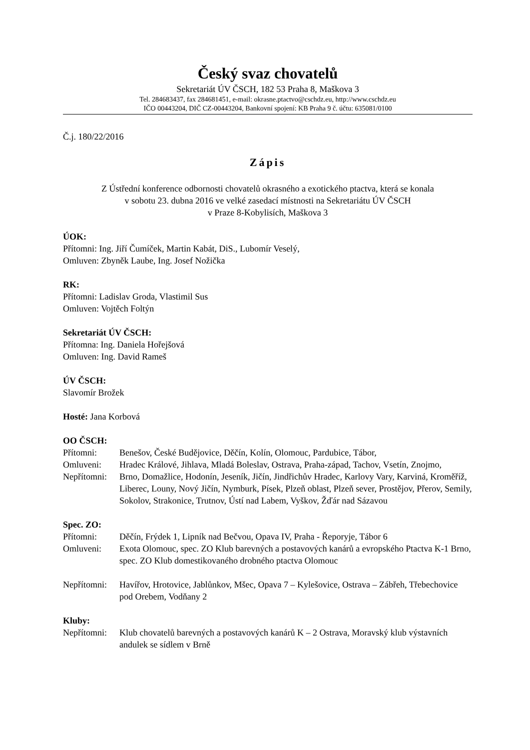Český svaz chovatelů
Sekretariát ÚV ČSCH, 182 53 Praha 8, Maškova 3
Tel. 284683437, fax 284681451, e-mail: okrasne.ptactvo@cschdz.eu, http://www.cschdz.eu
IČO 00443204, DIČ CZ-00443204, Bankovní spojení: KB Praha 9 č. účtu: 635081/0100
Č.j. 180/22/2016
Zápis
Z Ústřední konference odbornosti chovatelů okrasného a exotického ptactva, která se konala
v sobotu 23. dubna 2016 ve velké zasedací místnosti na Sekretariátu ÚV ČSCH
v Praze 8-Kobylisích, Maškova 3
ÚOK:
Přítomni: Ing. Jiří Čumíček, Martin Kabát, DiS., Lubomír Veselý,
Omluven: Zbyněk Laube, Ing. Josef Nožička
RK:
Přítomni: Ladislav Groda, Vlastimil Sus
Omluven: Vojtěch Foltýn
Sekretariát ÚV ČSCH:
Přítomna: Ing. Daniela Hořejšová
Omluven: Ing. David Rameš
ÚV ČSCH:
Slavomír Brožek
Hosté: Jana Korbová
OO ČSCH:
Přítomni: Benešov, České Budějovice, Děčín, Kolín, Olomouc, Pardubice, Tábor,
Omluveni: Hradec Králové, Jihlava, Mladá Boleslav, Ostrava, Praha-západ, Tachov, Vsetín, Znojmo,
Nepřítomni: Brno, Domažlice, Hodonín, Jeseník, Jičín, Jindřichův Hradec, Karlovy Vary, Karviná, Kroměříž, Liberec, Louny, Nový Jičín, Nymburk, Písek, Plzeň oblast, Plzeň sever, Prostějov, Přerov, Semily, Sokolov, Strakonice, Trutnov, Ústí nad Labem, Vyškov, Žďár nad Sázavou
Spec. ZO:
Přítomni: Děčín, Frýdek 1, Lipník nad Bečvou, Opava IV, Praha - Řeporyje, Tábor 6
Omluveni: Exota Olomouc, spec. ZO Klub barevných a postavových kanárů a evropského Ptactva K-1 Brno, spec. ZO Klub domestikovaného drobného ptactva Olomouc
Nepřítomni: Havířov, Hrotovice, Jablůnkov, Mšec, Opava 7 – Kylešovice, Ostrava – Zábřeh, Třebechovice pod Orebem, Vodňany 2
Kluby:
Nepřítomni: Klub chovatelů barevných a postavových kanárů K – 2 Ostrava, Moravský klub výstavních andulek se sídlem v Brně